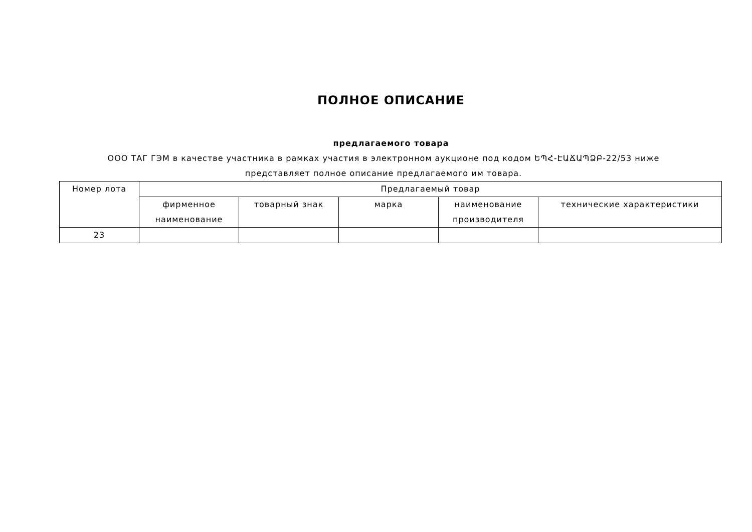ПОЛНОЕ ОПИСАНИЕ
предлагаемого товара
ООО ТАГ ГЭМ в качестве участника в рамках участия в электронном аукционе под кодом ԵՊՀ-ԷԱՃԱՊՁԲ-22/53 ниже представляет полное описание предлагаемого им товара.
| Номер лота | Предлагаемый товар | | | | |
| --- | --- | --- | --- | --- | --- |
| | фирменное наименование | товарный знак | марка | наименование производителя | технические характеристики |
| 23 | | | | | |